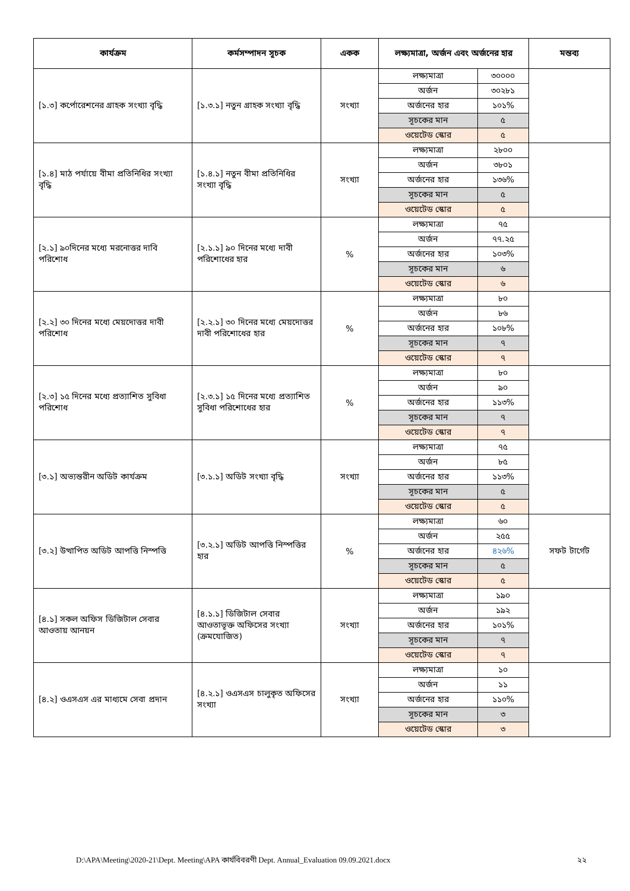| কার্যক্রম | কর্মসম্পাদন সূচক | একক | লক্ষ্যমাত্রা, অর্জন এবং অর্জনের হার | | মন্তব্য |
| --- | --- | --- | --- | --- | --- |
| [১.৩] কর্পোরেশনের গ্রাহক সংখ্যা বৃদ্ধি | [১.৩.১] নতুন গ্রাহক সংখ্যা বৃদ্ধি | সংখ্যা | লক্ষ্যমাত্রা | ৩০০০০ | |
| | | | অর্জন | ৩০২৮১ | |
| | | | অর্জনের হার | ১০১% | |
| | | | সূচকের মান | ৫ | |
| | | | ওয়েটেড স্কোর | ৫ | |
| [১.৪] মাঠ পর্যায়ে বীমা প্রতিনিধির সংখ্যা বৃদ্ধি | [১.৪.১] নতুন বীমা প্রতিনিধির সংখ্যা বৃদ্ধি | সংখ্যা | লক্ষ্যমাত্রা | ২৮০০ | |
| | | | অর্জন | ৩৮০১ | |
| | | | অর্জনের হার | ১৩৬% | |
| | | | সূচকের মান | ৫ | |
| | | | ওয়েটেড স্কোর | ৫ | |
| [২.১] ৯০দিনের মধ্যে মরনোত্তর দাবি পরিশোধ | [২.১.১] ৯০ দিনের মধ্যে দাবী পরিশোধের হার | % | লক্ষ্যমাত্রা | ৭৫ | |
| | | | অর্জন | ৭৭.২৫ | |
| | | | অর্জনের হার | ১০৩% | |
| | | | সূচকের মান | ৬ | |
| | | | ওয়েটেড স্কোর | ৬ | |
| [২.২] ৩০ দিনের মধ্যে মেয়দোত্তর দাবী পরিশোধ | [২.২.১] ৩০ দিনের মধ্যে মেয়দোত্তর দাবী পরিশোধের হার | % | লক্ষ্যমাত্রা | ৮০ | |
| | | | অর্জন | ৮৬ | |
| | | | অর্জনের হার | ১০৮% | |
| | | | সূচকের মান | ৭ | |
| | | | ওয়েটেড স্কোর | ৭ | |
| [২.৩] ১৫ দিনের মধ্যে প্রত্যাশিত সুবিধা পরিশোধ | [২.৩.১] ১৫ দিনের মধ্যে প্রত্যাশিত সুবিধা পরিশোধের হার | % | লক্ষ্যমাত্রা | ৮০ | |
| | | | অর্জন | ৯০ | |
| | | | অর্জনের হার | ১১৩% | |
| | | | সূচকের মান | ৭ | |
| | | | ওয়েটেড স্কোর | ৭ | |
| [৩.১] অভ্যন্তরীন অডিট কার্যক্রম | [৩.১.১] অডিট সংখ্যা বৃদ্ধি | সংখ্যা | লক্ষ্যমাত্রা | ৭৫ | |
| | | | অর্জন | ৮৫ | |
| | | | অর্জনের হার | ১১৩% | |
| | | | সূচকের মান | ৫ | |
| | | | ওয়েটেড স্কোর | ৫ | |
| [৩.২] উত্থাপিত অডিট আপত্তি নিস্পত্তি | [৩.২.১] অডিট আপত্তি নিস্পত্তির হার | % | লক্ষ্যমাত্রা | ৬০ | সফট টার্গেট |
| | | | অর্জন | ২৫৫ | |
| | | | অর্জনের হার | ৪২৬% | |
| | | | সূচকের মান | ৫ | |
| | | | ওয়েটেড স্কোর | ৫ | |
| [৪.১] সকল অফিস ডিজিটাল সেবার আওতায় আনয়ন | [৪.১.১] ডিজিটাল সেবার আওতাভূক্ত অফিসের সংখ্যা (ক্রমযোজিত) | সংখ্যা | লক্ষ্যমাত্রা | ১৯০ | |
| | | | অর্জন | ১৯২ | |
| | | | অর্জনের হার | ১০১% | |
| | | | সূচকের মান | ৭ | |
| | | | ওয়েটেড স্কোর | ৭ | |
| [৪.২] ওএসএস এর মাধ্যমে সেবা প্রদান | [৪.২.১] ওএসএস চালুকৃত অফিসের সংখ্যা | সংখ্যা | লক্ষ্যমাত্রা | ১০ | |
| | | | অর্জন | ১১ | |
| | | | অর্জনের হার | ১১০% | |
| | | | সূচকের মান | ৩ | |
| | | | ওয়েটেড স্কোর | ৩ | |
D:\APA\Meeting\2020-21\Dept. Meeting\APA কার্যবিবরণী Dept. Annual_Evaluation 09.09.2021.docx ২২